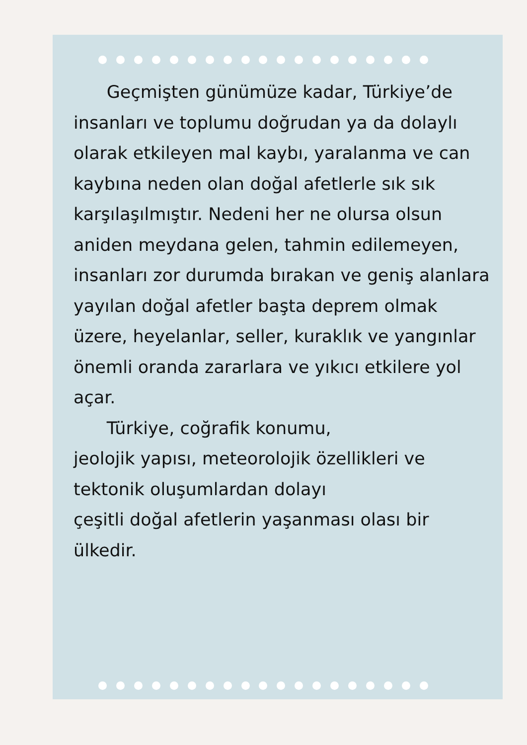Geçmişten günümüze kadar, Türkiye’de insanları ve toplumu doğrudan ya da dolaylı olarak etkileyen mal kaybı, yaralanma ve can kaybına neden olan doğal afetlerle sık sık karşılaşılmıştır. Nedeni her ne olursa olsun aniden meydana gelen, tahmin edilemeyen, insanları zor durumda bırakan ve geniş alanlara yayılan doğal afetler başta deprem olmak üzere, heyelanlar, seller, kuraklık ve yangınlar önemli oranda zararlara ve yıkıcı etkilere yol açar.
Türkiye, coğrafik konumu,
jeolojik yapısı, meteorolojik özellikleri ve tektonik oluşumlardan dolayı
çeşitli doğal afetlerin yaşanması olası bir ülkedir.